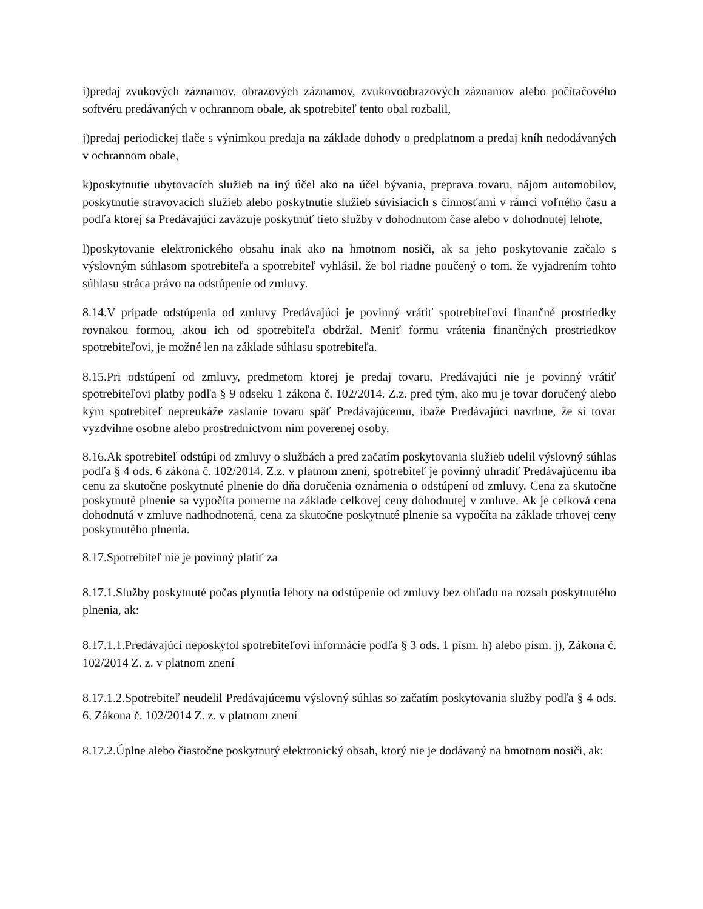i)predaj zvukových záznamov, obrazových záznamov, zvukovoobrazových záznamov alebo počítačového softvéru predávaných v ochrannom obale, ak spotrebiteľ tento obal rozbalil,
j)predaj periodickej tlače s výnimkou predaja na základe dohody o predplatnom a predaj kníh nedodávaných v ochrannom obale,
k)poskytnutie ubytovacích služieb na iný účel ako na účel bývania, preprava tovaru, nájom automobilov, poskytnutie stravovacích služieb alebo poskytnutie služieb súvisiacich s činnosťami v rámci voľného času a podľa ktorej sa Predávajúci zaväzuje poskytnúť tieto služby v dohodnutom čase alebo v dohodnutej lehote,
l)poskytovanie elektronického obsahu inak ako na hmotnom nosiči, ak sa jeho poskytovanie začalo s výslovným súhlasom spotrebiteľa a spotrebiteľ vyhlásil, že bol riadne poučený o tom, že vyjadrením tohto súhlasu stráca právo na odstúpenie od zmluvy.
8.14.V prípade odstúpenia od zmluvy Predávajúci je povinný vrátiť spotrebiteľovi finančné prostriedky rovnakou formou, akou ich od spotrebiteľa obdržal. Meniť formu vrátenia finančných prostriedkov spotrebiteľovi, je možné len na základe súhlasu spotrebiteľa.
8.15.Pri odstúpení od zmluvy, predmetom ktorej je predaj tovaru, Predávajúci nie je povinný vrátiť spotrebiteľovi platby podľa § 9 odseku 1 zákona č. 102/2014. Z.z. pred tým, ako mu je tovar doručený alebo kým spotrebiteľ nepreukáže zaslanie tovaru späť Predávajúcemu, ibaže Predávajúci navrhne, že si tovar vyzdvihne osobne alebo prostredníctvom ním poverenej osoby.
8.16.Ak spotrebiteľ odstúpi od zmluvy o službách a pred začatím poskytovania služieb udelil výslovný súhlas podľa § 4 ods. 6 zákona č. 102/2014. Z.z. v platnom znení, spotrebiteľ je povinný uhradiť Predávajúcemu iba cenu za skutočne poskytnuté plnenie do dňa doručenia oznámenia o odstúpení od zmluvy. Cena za skutočne poskytnuté plnenie sa vypočíta pomerne na základe celkovej ceny dohodnutej v zmluve. Ak je celková cena dohodnutá v zmluve nadhodnotená, cena za skutočne poskytnuté plnenie sa vypočíta na základe trhovej ceny poskytnutého plnenia.
8.17.Spotrebiteľ nie je povinný platiť za
8.17.1.Služby poskytnuté počas plynutia lehoty na odstúpenie od zmluvy bez ohľadu na rozsah poskytnutého plnenia, ak:
8.17.1.1.Predávajúci neposkytol spotrebiteľovi informácie podľa § 3 ods. 1 písm. h) alebo písm. j), Zákona č. 102/2014 Z. z. v platnom znení
8.17.1.2.Spotrebiteľ neudelil Predávajúcemu výslovný súhlas so začatím poskytovania služby podľa § 4 ods. 6, Zákona č. 102/2014 Z. z. v platnom znení
8.17.2.Úplne alebo čiastočne poskytnutý elektronický obsah, ktorý nie je dodávaný na hmotnom nosiči, ak: